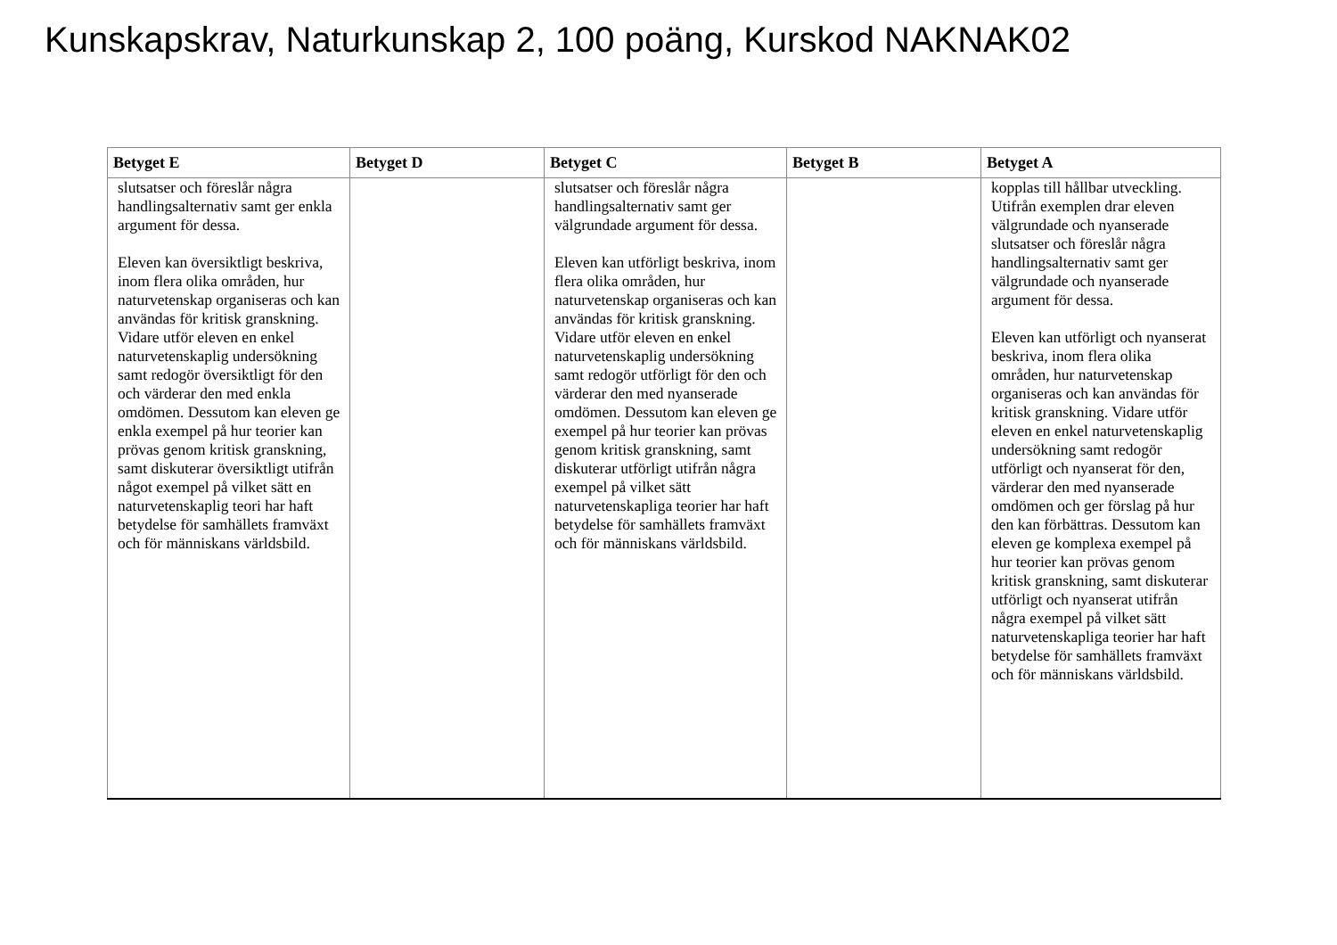Kunskapskrav, Naturkunskap 2, 100 poäng, Kurskod NAKNAK02
| Betyget E | Betyget D | Betyget C | Betyget B | Betyget A |
| --- | --- | --- | --- | --- |
| slutsatser och föreslår några handlingsalternativ samt ger enkla argument för dessa. Eleven kan översiktligt beskriva, inom flera olika områden, hur naturvetenskap organiseras och kan användas för kritisk granskning. Vidare utför eleven en enkel naturvetenskaplig undersökning samt redogör översiktligt för den och värderar den med enkla omdömen. Dessutom kan eleven ge enkla exempel på hur teorier kan prövas genom kritisk granskning, samt diskuterar översiktligt utifrån något exempel på vilket sätt en naturvetenskaplig teori har haft betydelse för samhällets framväxt och för människans världsbild. | | slutsatser och föreslår några handlingsalternativ samt ger välgrundade argument för dessa. Eleven kan utförligt beskriva, inom flera olika områden, hur naturvetenskap organiseras och kan användas för kritisk granskning. Vidare utför eleven en enkel naturvetenskaplig undersökning samt redogör utförligt för den och värderar den med nyanserade omdömen. Dessutom kan eleven ge exempel på hur teorier kan prövas genom kritisk granskning, samt diskuterar utförligt utifrån några exempel på vilket sätt naturvetenskapliga teorier har haft betydelse för samhällets framväxt och för människans världsbild. | | kopplas till hållbar utveckling. Utifrån exemplen drar eleven välgrundade och nyanserade slutsatser och föreslår några handlingsalternativ samt ger välgrundade och nyanserade argument för dessa. Eleven kan utförligt och nyanserat beskriva, inom flera olika områden, hur naturvetenskap organiseras och kan användas för kritisk granskning. Vidare utför eleven en enkel naturvetenskaplig undersökning samt redogör utförligt och nyanserat för den, värderar den med nyanserade omdömen och ger förslag på hur den kan förbättras. Dessutom kan eleven ge komplexa exempel på hur teorier kan prövas genom kritisk granskning, samt diskuterar utförligt och nyanserat utifrån några exempel på vilket sätt naturvetenskapliga teorier har haft betydelse för samhällets framväxt och för människans världsbild. |